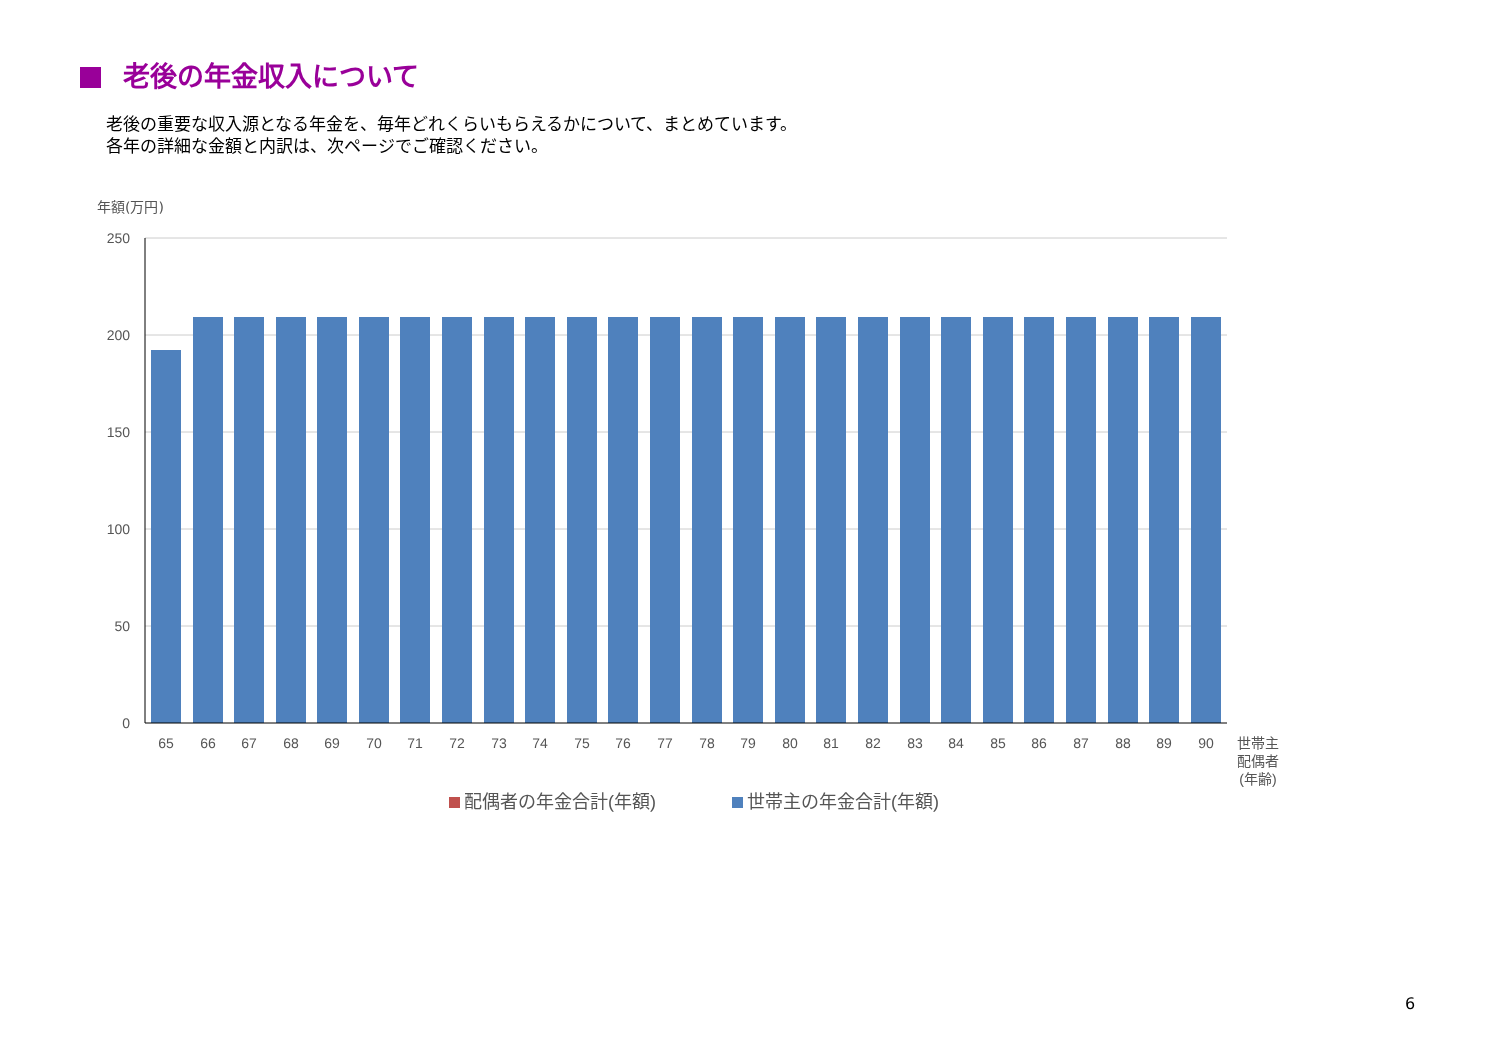老後の年金収入について
老後の重要な収入源となる年金を、毎年どれくらいもらえるかについて、まとめています。
各年の詳細な金額と内訳は、次ページでご確認ください。
年額(万円)
250
200
150
100
50
0
65
66
67
68
69
70
71
72
73
74
75
76
77
78
79
80
81
82
83
84
85
86
87
88
89
90
世帯主
配偶者
(年齢)
配偶者の年金合計(年額)
世帯主の年金合計(年額)
6